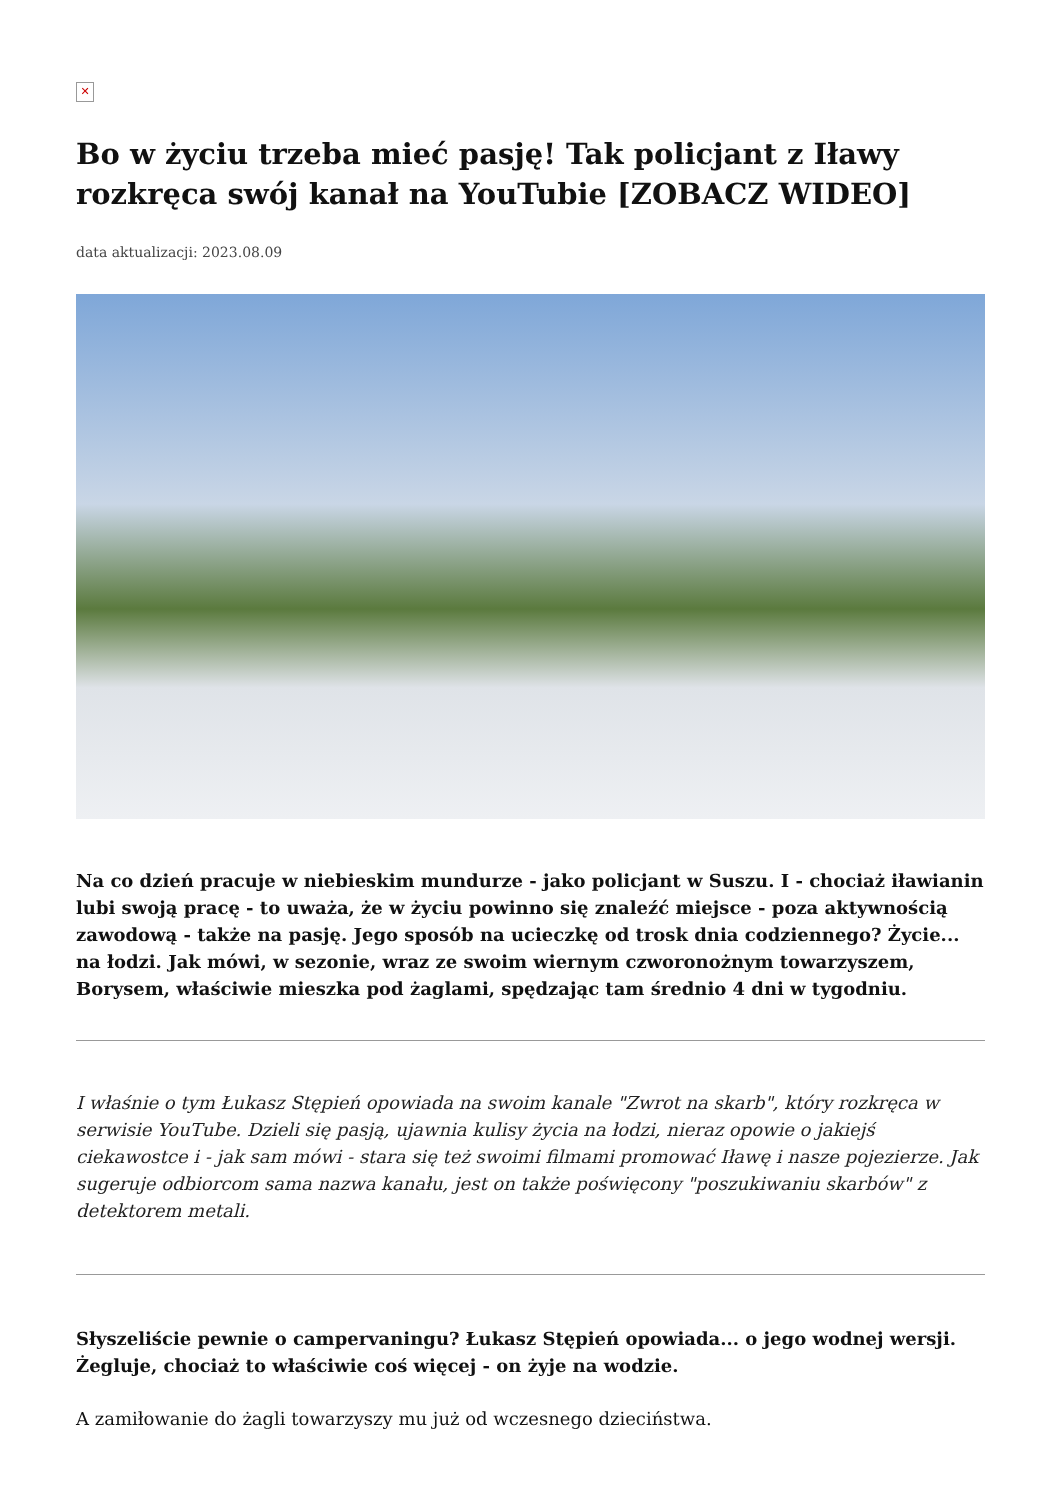✕
Bo w życiu trzeba mieć pasję! Tak policjant z Iławy rozkręca swój kanał na YouTubie [ZOBACZ WIDEO]
data aktualizacji: 2023.08.09
Na co dzień pracuje w niebieskim mundurze - jako policjant w Suszu. I - chociaż iławianin lubi swoją pracę - to uważa, że w życiu powinno się znaleźć miejsce - poza aktywnością zawodową - także na pasję. Jego sposób na ucieczkę od trosk dnia codziennego? Życie... na łodzi. Jak mówi, w sezonie, wraz ze swoim wiernym czworonożnym towarzyszem, Borysem, właściwie mieszka pod żaglami, spędzając tam średnio 4 dni w tygodniu.
I właśnie o tym Łukasz Stępień opowiada na swoim kanale "Zwrot na skarb", który rozkręca w serwisie YouTube. Dzieli się pasją, ujawnia kulisy życia na łodzi, nieraz opowie o jakiejś ciekawostce i - jak sam mówi - stara się też swoimi filmami promować Iławę i nasze pojezierze. Jak sugeruje odbiorcom sama nazwa kanału, jest on także poświęcony "poszukiwaniu skarbów" z detektorem metali.
Słyszeliście pewnie o campervaningu? Łukasz Stępień opowiada... o jego wodnej wersji. Żegluje, chociaż to właściwie coś więcej - on żyje na wodzie.
A zamiłowanie do żagli towarzyszy mu już od wczesnego dzieciństwa.